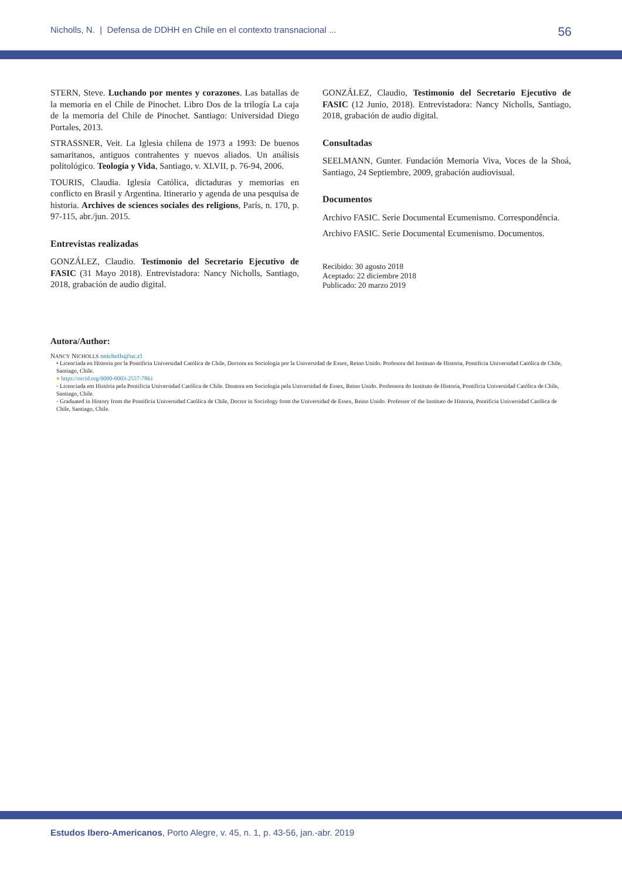Nicholls, N. | Defensa de DDHH en Chile en el contexto transnacional ... 56
STERN, Steve. Luchando por mentes y corazones. Las batallas de la memoria en el Chile de Pinochet. Libro Dos de la trilogía La caja de la memoria del Chile de Pinochet. Santiago: Universidad Diego Portales, 2013.
STRASSNER, Veit. La Iglesia chilena de 1973 a 1993: De buenos samaritanos, antiguos contrahentes y nuevos aliados. Un análisis politológico. Teología y Vida, Santiago, v. XLVII, p. 76-94, 2006.
TOURIS, Claudia. Iglesia Católica, dictaduras y memorias en conflicto en Brasil y Argentina. Itinerario y agenda de una pesquisa de historia. Archives de sciences sociales des religions, París, n. 170, p. 97-115, abr./jun. 2015.
Entrevistas realizadas
GONZÁLEZ, Claudio. Testimonio del Secretario Ejecutivo de FASIC (31 Mayo 2018). Entrevistadora: Nancy Nicholls, Santiago, 2018, grabación de audio digital.
GONZÁLEZ, Claudio, Testimonio del Secretario Ejecutivo de FASIC (12 Junio, 2018). Entrevistadora: Nancy Nicholls, Santiago, 2018, grabación de audio digital.
Consultadas
SEELMANN, Gunter. Fundación Memoria Viva, Voces de la Shoá, Santiago, 24 Septiembre, 2009, grabación audiovisual.
Documentos
Archivo FASIC. Serie Documental Ecumenismo. Correspondência.
Archivo FASIC. Serie Documental Ecumenismo. Documentos.
Recibido: 30 agosto 2018
Aceptado: 22 diciembre 2018
Publicado: 20 marzo 2019
Autora/Author:
NANCY NICHOLLS nnicholls@uc.cl
• Licenciada en Historia por la Pontificia Universidad Católica de Chile, Doctora en Sociología por la Universidad de Essex, Reino Unido. Profesora del Instituto de Historia, Pontificia Universidad Católica de Chile, Santiago, Chile.
● https://orcid.org/0000-0003-2557-7861
◦ Licenciada em História pela Pontificia Universidad Católica de Chile. Doutora em Sociología pela Universidad de Essex, Reino Unido. Professora do Instituto de Historia, Pontificia Universidad Católica de Chile, Santiago, Chile.
◦ Graduated in History from the Pontificia Universidad Católica de Chile, Doctor in Sociology from the Universidad de Essex, Reino Unido. Professor of the Instituto de Historia, Pontificia Universidad Católica de Chile, Santiago, Chile.
Estudos Ibero-Americanos, Porto Alegre, v. 45, n. 1, p. 43-56, jan.-abr. 2019